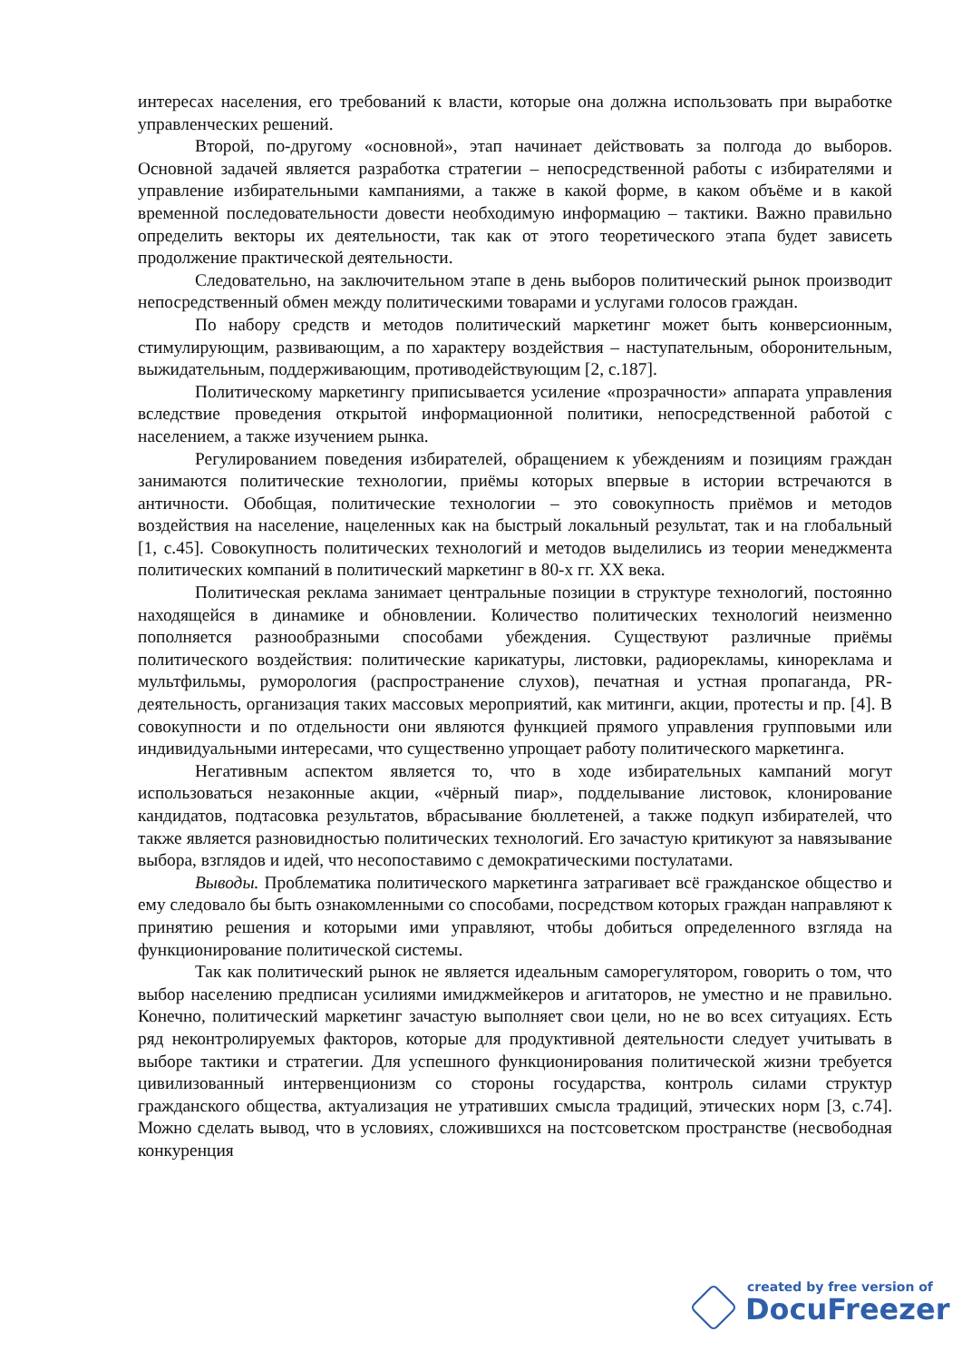интересах населения, его требований к власти, которые она должна использовать при выработке управленческих решений.
Второй, по-другому «основной», этап начинает действовать за полгода до выборов. Основной задачей является разработка стратегии – непосредственной работы с избирателями и управление избирательными кампаниями, а также в какой форме, в каком объёме и в какой временной последовательности довести необходимую информацию – тактики. Важно правильно определить векторы их деятельности, так как от этого теоретического этапа будет зависеть продолжение практической деятельности.
Следовательно, на заключительном этапе в день выборов политический рынок производит непосредственный обмен между политическими товарами и услугами голосов граждан.
По набору средств и методов политический маркетинг может быть конверсионным, стимулирующим, развивающим, а по характеру воздействия – наступательным, оборонительным, выжидательным, поддерживающим, противодействующим [2, с.187].
Политическому маркетингу приписывается усиление «прозрачности» аппарата управления вследствие проведения открытой информационной политики, непосредственной работой с населением, а также изучением рынка.
Регулированием поведения избирателей, обращением к убеждениям и позициям граждан занимаются политические технологии, приёмы которых впервые в истории встречаются в античности. Обобщая, политические технологии – это совокупность приёмов и методов воздействия на население, нацеленных как на быстрый локальный результат, так и на глобальный [1, с.45]. Совокупность политических технологий и методов выделились из теории менеджмента политических компаний в политический маркетинг в 80-х гг. XX века.
Политическая реклама занимает центральные позиции в структуре технологий, постоянно находящейся в динамике и обновлении. Количество политических технологий неизменно пополняется разнообразными способами убеждения. Существуют различные приёмы политического воздействия: политические карикатуры, листовки, радиорекламы, кинореклама и мультфильмы, руморология (распространение слухов), печатная и устная пропаганда, PR-деятельность, организация таких массовых мероприятий, как митинги, акции, протесты и пр. [4]. В совокупности и по отдельности они являются функцией прямого управления групповыми или индивидуальными интересами, что существенно упрощает работу политического маркетинга.
Негативным аспектом является то, что в ходе избирательных кампаний могут использоваться незаконные акции, «чёрный пиар», подделывание листовок, клонирование кандидатов, подтасовка результатов, вбрасывание бюллетеней, а также подкуп избирателей, что также является разновидностью политических технологий. Его зачастую критикуют за навязывание выбора, взглядов и идей, что несопоставимо с демократическими постулатами.
Выводы. Проблематика политического маркетинга затрагивает всё гражданское общество и ему следовало бы быть ознакомленными со способами, посредством которых граждан направляют к принятию решения и которыми ими управляют, чтобы добиться определенного взгляда на функционирование политической системы.
Так как политический рынок не является идеальным саморегулятором, говорить о том, что выбор населению предписан усилиями имиджмейкеров и агитаторов, не уместно и не правильно. Конечно, политический маркетинг зачастую выполняет свои цели, но не во всех ситуациях. Есть ряд неконтролируемых факторов, которые для продуктивной деятельности следует учитывать в выборе тактики и стратегии. Для успешного функционирования политической жизни требуется цивилизованный интервенционизм со стороны государства, контроль силами структур гражданского общества, актуализация не утративших смысла традиций, этических норм [3, с.74]. Можно сделать вывод, что в условиях, сложившихся на постсоветском пространстве (несвободная конкуренция
created by free version of
DocuFreezer